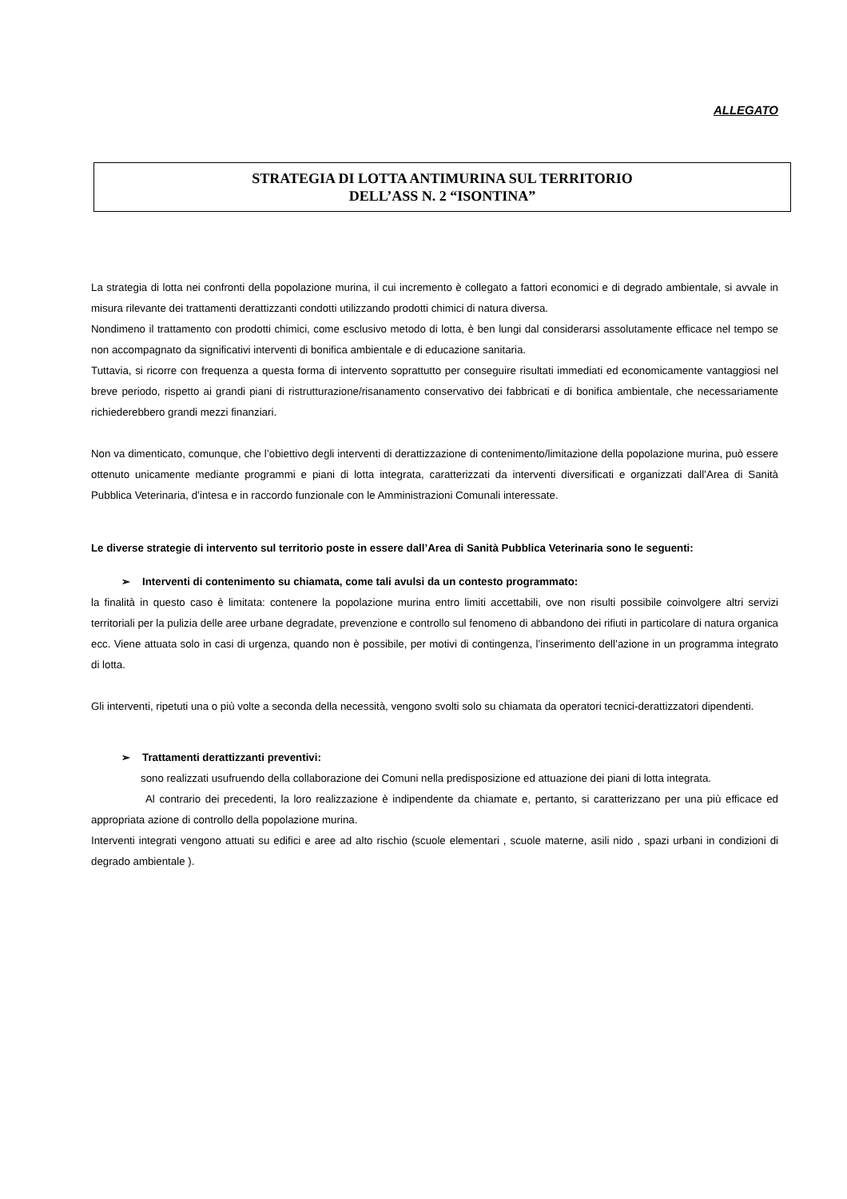ALLEGATO
STRATEGIA DI LOTTA ANTIMURINA SUL TERRITORIO
DELL’ASS N. 2 “ISONTINA”
La strategia di lotta nei confronti della popolazione murina, il cui incremento è collegato a fattori economici e di degrado ambientale, si avvale in misura rilevante dei trattamenti derattizzanti condotti utilizzando prodotti chimici di natura diversa.
Nondimeno il trattamento con prodotti chimici, come esclusivo metodo di lotta, è ben lungi dal considerarsi assolutamente efficace nel tempo se non accompagnato da significativi interventi di bonifica ambientale e di educazione sanitaria.
Tuttavia, si ricorre con frequenza a questa forma di intervento soprattutto per conseguire risultati immediati ed economicamente vantaggiosi nel breve periodo, rispetto ai grandi piani di ristrutturazione/risanamento conservativo dei fabbricati e di bonifica ambientale, che necessariamente richiederebbero grandi mezzi finanziari.
Non va dimenticato, comunque, che l’obiettivo degli interventi di derattizzazione di contenimento/limitazione della popolazione murina, può essere ottenuto unicamente mediante programmi e piani di lotta integrata, caratterizzati da interventi diversificati e organizzati dall’Area di Sanità Pubblica Veterinaria, d’intesa e in raccordo funzionale con le Amministrazioni Comunali interessate.
Le diverse strategie di intervento sul territorio poste in essere dall’Area di Sanità Pubblica Veterinaria sono le seguenti:
➢ Interventi di contenimento su chiamata, come tali avulsi da un contesto programmato:
la finalità in questo caso è limitata: contenere la popolazione murina entro limiti accettabili, ove non risulti possibile coinvolgere altri servizi territoriali per la pulizia delle aree urbane degradate, prevenzione e controllo sul fenomeno di abbandono dei rifiuti in particolare di natura organica ecc. Viene attuata solo in casi di urgenza, quando non è possibile, per motivi di contingenza, l’inserimento dell’azione in un programma integrato di lotta.
Gli interventi, ripetuti una o più volte a seconda della necessità, vengono svolti solo su chiamata da operatori tecnici-derattizzatori dipendenti.
➢ Trattamenti derattizzanti preventivi:
sono realizzati usufruendo della collaborazione dei Comuni nella predisposizione ed attuazione dei piani di lotta integrata.
Al contrario dei precedenti, la loro realizzazione è indipendente da chiamate e, pertanto, si caratterizzano per una più efficace ed appropriata azione di controllo della popolazione murina.
Interventi integrati vengono attuati su edifici e aree ad alto rischio (scuole elementari , scuole materne, asili nido , spazi urbani in condizioni di degrado ambientale ).